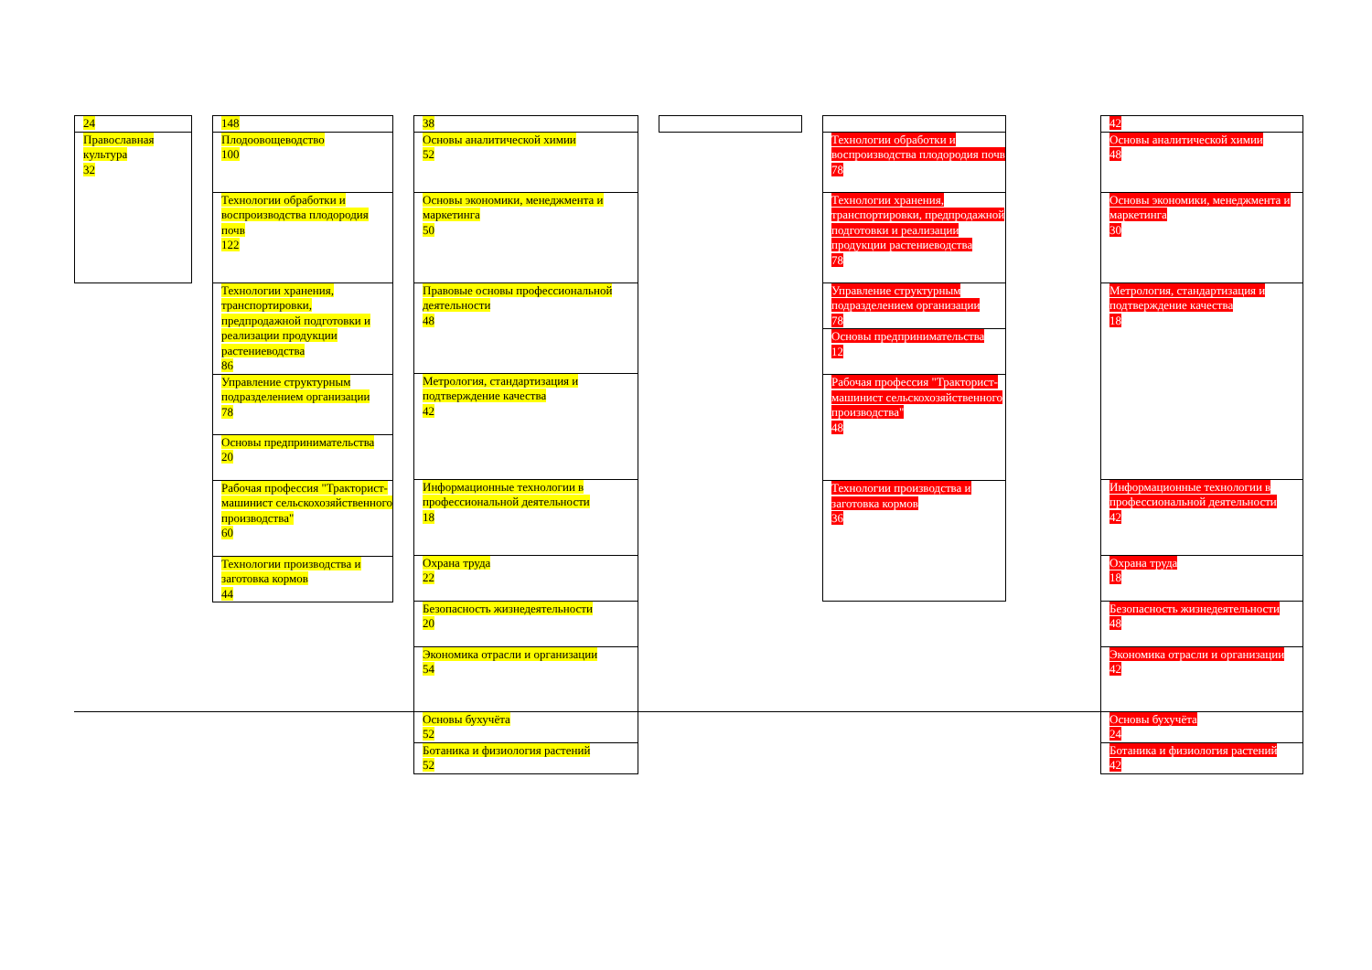| 24 |
| Православная культура 32 |
| 148 |
| Плодоовощеводство 100 |
| Технологии обработки и воспроизводства плодородия почв 122 |
| Технологии хранения, транспортировки, предпродажной подготовки и реализации продукции растениеводства 86 |
| Управление структурным подразделением организации 78 |
| Основы предпринимательства 20 |
| Рабочая профессия "Тракторист-машинист сельскохозяйственного производства" 60 |
| Технологии производства и заготовка кормов 44 |
| 38 |
| Основы аналитической химии 52 |
| Основы экономики, менеджмента и маркетинга 50 |
| Правовые основы профессиональной деятельности 48 |
| Метрология, стандартизация и подтверждение качества 42 |
| Информационные технологии в профессиональной деятельности 18 |
| Охрана труда 22 |
| Безопасность жизнедеятельности 20 |
| Экономика отрасли и организации 54 |
| Основы бухучёта 52 |
| Ботаника и физиология растений 52 |
| Технологии обработки и воспроизводства плодородия почв 78 |
| Технологии хранения, транспортировки, предпродажной подготовки и реализации продукции растениеводства 78 |
| Управление структурным подразделением организации 78 |
| Основы предпринимательства 12 |
| Рабочая профессия "Тракторист-машинист сельскохозяйственного производства" 48 |
| Технологии производства и заготовка кормов 36 |
| 42 |
| Основы аналитической химии 48 |
| Основы экономики, менеджмента и маркетинга 30 |
| Метрология, стандартизация и подтверждение качества 18 |
| Информационные технологии в профессиональной деятельности 42 |
| Охрана труда 18 |
| Безопасность жизнедеятельности 48 |
| Экономика отрасли и организации 42 |
| Основы бухучёта 24 |
| Ботаника и физиология растений 42 |